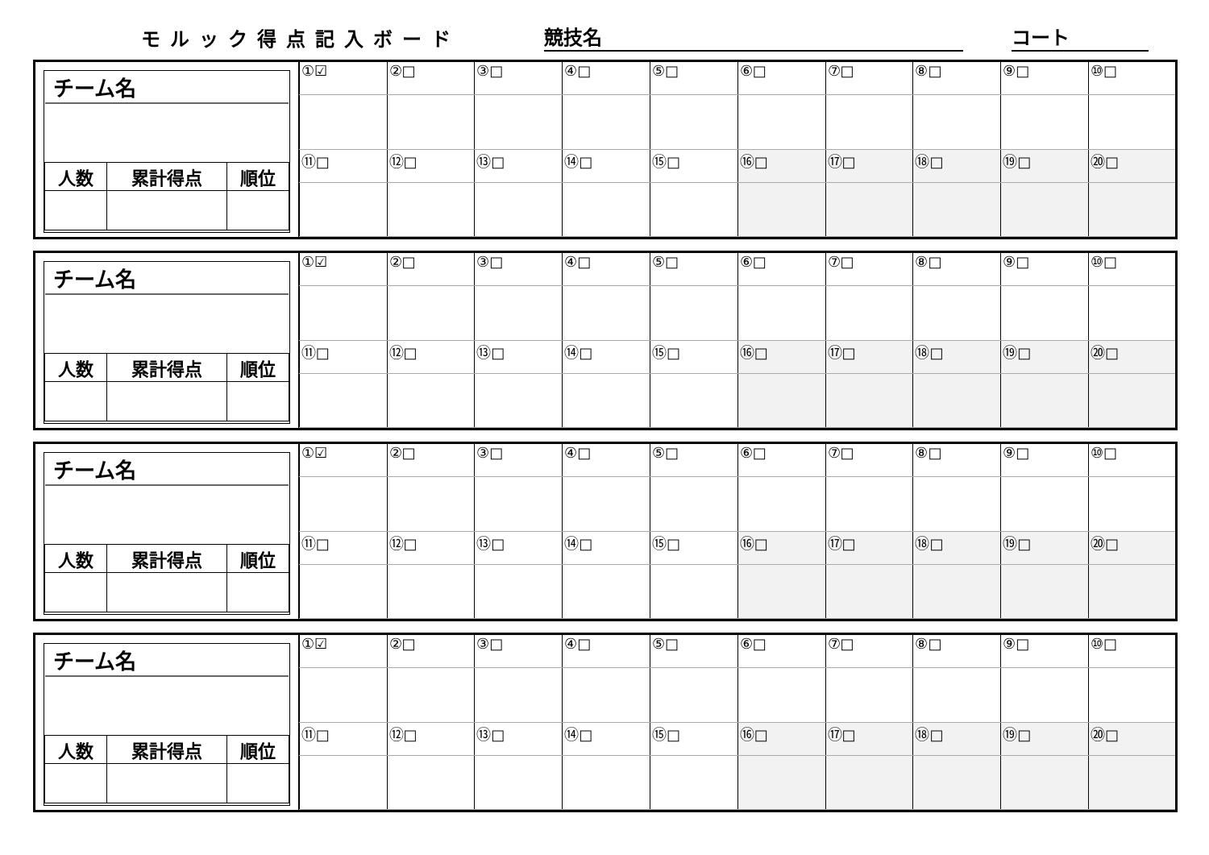モルック得点記入ボード 競技名 コート
| チーム名 | | |
| 人数 | 累計得点 | 順位 |
| ①☑ | ②□ | ③□ | ④□ | ⑤□ | ⑥□ | ⑦□ | ⑧□ | ⑨□ | ⑩□ |
| ⑪□ | ⑫□ | ⑬□ | ⑭□ | ⑮□ | ⑯□ | ⑰□ | ⑱□ | ⑲□ | ⑳□ |
| チーム名 | | |
| 人数 | 累計得点 | 順位 |
| ①☑ | ②□ | ③□ | ④□ | ⑤□ | ⑥□ | ⑦□ | ⑧□ | ⑨□ | ⑩□ |
| ⑪□ | ⑫□ | ⑬□ | ⑭□ | ⑮□ | ⑯□ | ⑰□ | ⑱□ | ⑲□ | ⑳□ |
| チーム名 | | |
| 人数 | 累計得点 | 順位 |
| ①☑ | ②□ | ③□ | ④□ | ⑤□ | ⑥□ | ⑦□ | ⑧□ | ⑨□ | ⑩□ |
| ⑪□ | ⑫□ | ⑬□ | ⑭□ | ⑮□ | ⑯□ | ⑰□ | ⑱□ | ⑲□ | ⑳□ |
| チーム名 | | |
| 人数 | 累計得点 | 順位 |
| ①☑ | ②□ | ③□ | ④□ | ⑤□ | ⑥□ | ⑦□ | ⑧□ | ⑨□ | ⑩□ |
| ⑪□ | ⑫□ | ⑬□ | ⑭□ | ⑮□ | ⑯□ | ⑰□ | ⑱□ | ⑲□ | ⑳□ |